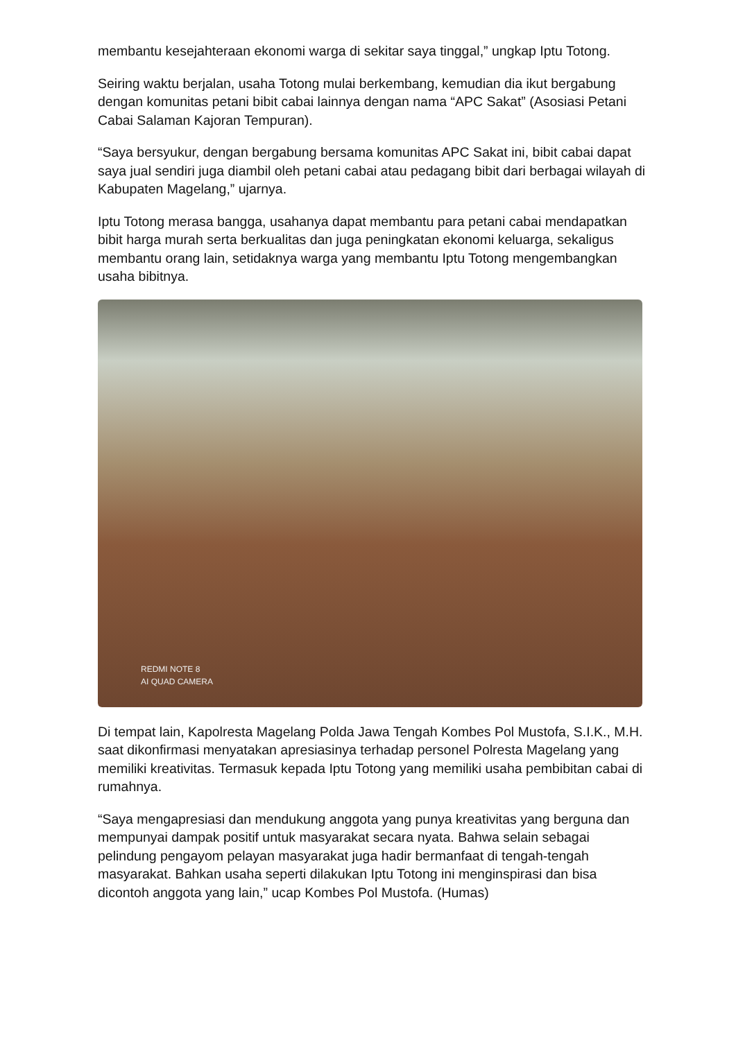membantu kesejahteraan ekonomi warga di sekitar saya tinggal,” ungkap Iptu Totong.
Seiring waktu berjalan, usaha Totong mulai berkembang, kemudian dia ikut bergabung dengan komunitas petani bibit cabai lainnya dengan nama “APC Sakat” (Asosiasi Petani Cabai Salaman Kajoran Tempuran).
“Saya bersyukur, dengan bergabung bersama komunitas APC Sakat ini, bibit cabai dapat saya jual sendiri juga diambil oleh petani cabai atau pedagang bibit dari berbagai wilayah di Kabupaten Magelang,” ujarnya.
Iptu Totong merasa bangga, usahanya dapat membantu para petani cabai mendapatkan bibit harga murah serta berkualitas dan juga peningkatan ekonomi keluarga, sekaligus membantu orang lain, setidaknya warga yang membantu Iptu Totong mengembangkan usaha bibitnya.
REDMI NOTE 8
AI QUAD CAMERA
Di tempat lain, Kapolresta Magelang Polda Jawa Tengah Kombes Pol Mustofa, S.I.K., M.H. saat dikonfirmasi menyatakan apresiasinya terhadap personel Polresta Magelang yang memiliki kreativitas. Termasuk kepada Iptu Totong yang memiliki usaha pembibitan cabai di rumahnya.
“Saya mengapresiasi dan mendukung anggota yang punya kreativitas yang berguna dan mempunyai dampak positif untuk masyarakat secara nyata. Bahwa selain sebagai pelindung pengayom pelayan masyarakat juga hadir bermanfaat di tengah-tengah masyarakat. Bahkan usaha seperti dilakukan Iptu Totong ini menginspirasi dan bisa dicontoh anggota yang lain,” ucap Kombes Pol Mustofa. (Humas)